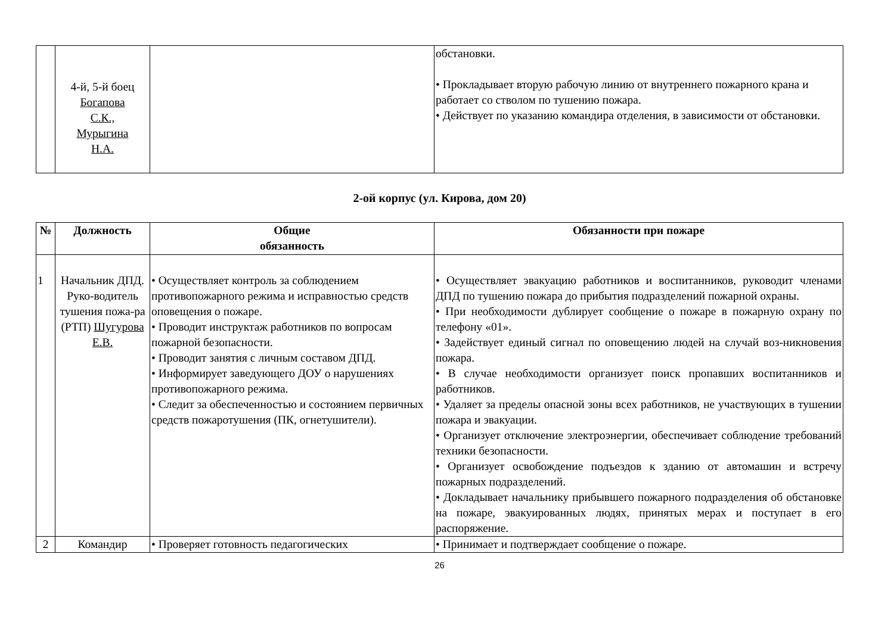| | 4-й, 5-й боец Богапова С.К., Мурыгина Н.А. | | обстановки. • Прокладывает вторую рабочую линию от внутреннего пожарного крана и работает со стволом по тушению пожара. • Действует по указанию командира отделения, в зависимости от обстановки. |
2-ой корпус (ул. Кирова, дом 20)
| № | Должность | Общие обязанность | Обязанности при пожаре |
| --- | --- | --- | --- |
| 1 | Начальник ДПД. Руко-водитель тушения пожа-ра (РТП) Шугурова Е.В. | • Осуществляет контроль за соблюдением противопожарного режима и исправностью средств оповещения о пожаре. • Проводит инструктаж работников по вопросам пожарной безопасности. • Проводит занятия с личным составом ДПД. • Информирует заведующего ДОУ о нарушениях противопожарного режима. • Следит за обеспеченностью и состоянием первичных средств пожаротушения (ПК, огнетушители). | • Осуществляет эвакуацию работников и воспитанников, руководит членами ДПД по тушению пожара до прибытия подразделений пожарной охраны. • При необходимости дублирует сообщение о пожаре в пожарную охрану по телефону «01». • Задействует единый сигнал по оповещению людей на случай воз-никновения пожара. • В случае необходимости организует поиск пропавших воспитанников и работников. • Удаляет за пределы опасной зоны всех работников, не участвующих в тушении пожара и эвакуации. • Организует отключение электроэнергии, обеспечивает соблюдение требований техники безопасности. • Организует освобождение подъездов к зданию от автомашин и встречу пожарных подразделений. • Докладывает начальнику прибывшего пожарного подразделения об обстановке на пожаре, эвакуированных людях, принятых мерах и поступает в его распоряжение. |
| 2 | Командир | • Проверяет готовность педагогических | • Принимает и подтверждает сообщение о пожаре. |
26